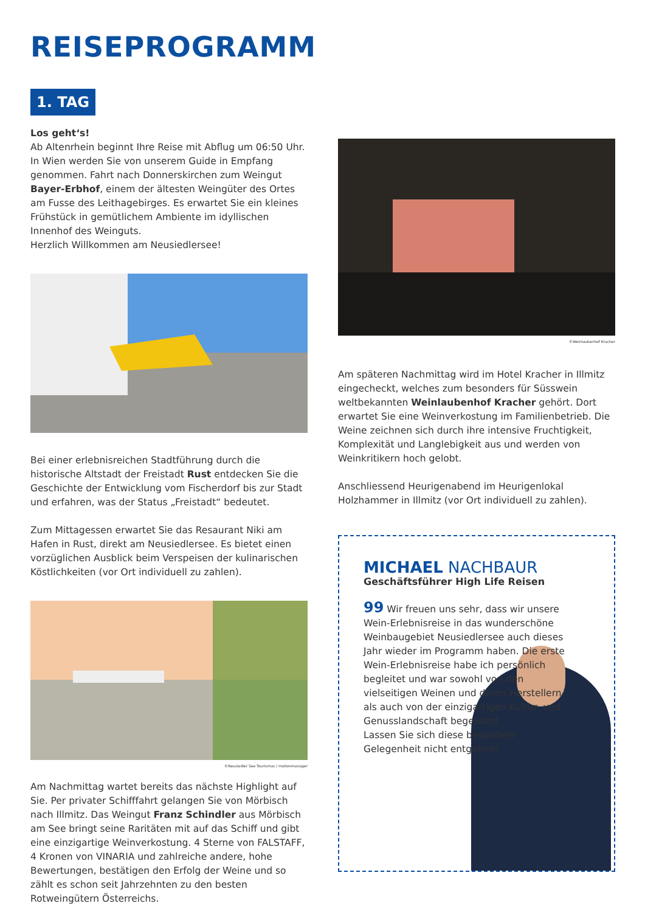REISEPROGRAMM
1. TAG
Los geht‘s!
Ab Altenrhein beginnt Ihre Reise mit Abflug um 06:50 Uhr. In Wien werden Sie von unserem Guide in Empfang genommen. Fahrt nach Donnerskirchen zum Weingut Bayer-Erbhof, einem der ältesten Weingüter des Ortes am Fusse des Leitha­gebirges. Es erwartet Sie ein kleines Frühstück in gemütlichem Ambiente im idyllischen Innenhof des Weinguts.
Herzlich Willkommen am Neusiedlersee!
Bei einer erlebnisreichen Stadtführung durch die historische Altstadt der Freistadt Rust entdecken Sie die Geschichte der Entwicklung vom Fischerdorf bis zur Stadt und erfahren, was der Status „Freistadt“ bedeutet.
Zum Mittagessen erwartet Sie das Resaurant Niki am Hafen in Rust, direkt am Neusiedlersee. Es bietet einen vorzüglichen Ausblick beim Verspeisen der kulinarischen Köstlichkeiten (vor Ort individuell zu zahlen).
©Neusiedler See Tourismus / motionmanager
Am Nachmittag wartet bereits das nächste Highlight auf Sie. Per privater Schifffahrt gelangen Sie von Mörbisch nach Illmitz. Das Weingut Franz Schindler aus Mörbisch am See bringt seine Raritäten mit auf das Schiff und gibt eine einzig­artige Weinverkostung. 4 Sterne von FALSTAFF, 4 Kronen von VINARIA und zahlreiche andere, hohe Bewertungen, bestäti­gen den Erfolg der Weine und so zählt es schon seit Jahrzehn­ten zu den besten Rotweingütern Österreichs.
©Weinlaubenhof Kracher
Am späteren Nachmittag wird im Hotel Kracher in Illmitz ein­gecheckt, welches zum besonders für Süsswein weltbekann­ten Weinlaubenhof Kracher gehört. Dort erwartet Sie eine Weinverkostung im Familienbetrieb. Die Weine zeichnen sich durch ihre intensive Fruchtigkeit, Komplexität und Langlebig­keit aus und werden von Weinkritikern hoch gelobt.
Anschliessend Heurigenabend im Heurigenlokal Holzhammer in Illmitz (vor Ort individuell zu zahlen).
MICHAEL NACHBAUR
Geschäftsführer High Life Reisen
99 Wir freuen uns sehr, dass wir unsere Wein-Erlebnisreise in das wunderschöne Weinbaugebiet Neusiedlersee auch dieses Jahr wieder im Pro­gramm haben. Die erste Wein-Erlebnisreise habe ich persönlich begleitet und war sowohl von den vielseitigen Weinen und deren Herstellern als auch von der einzigartigen Kultur- und Genusslandschaft begeistert.
Lassen Sie sich diese besondere Gelegenheit nicht entgehen!